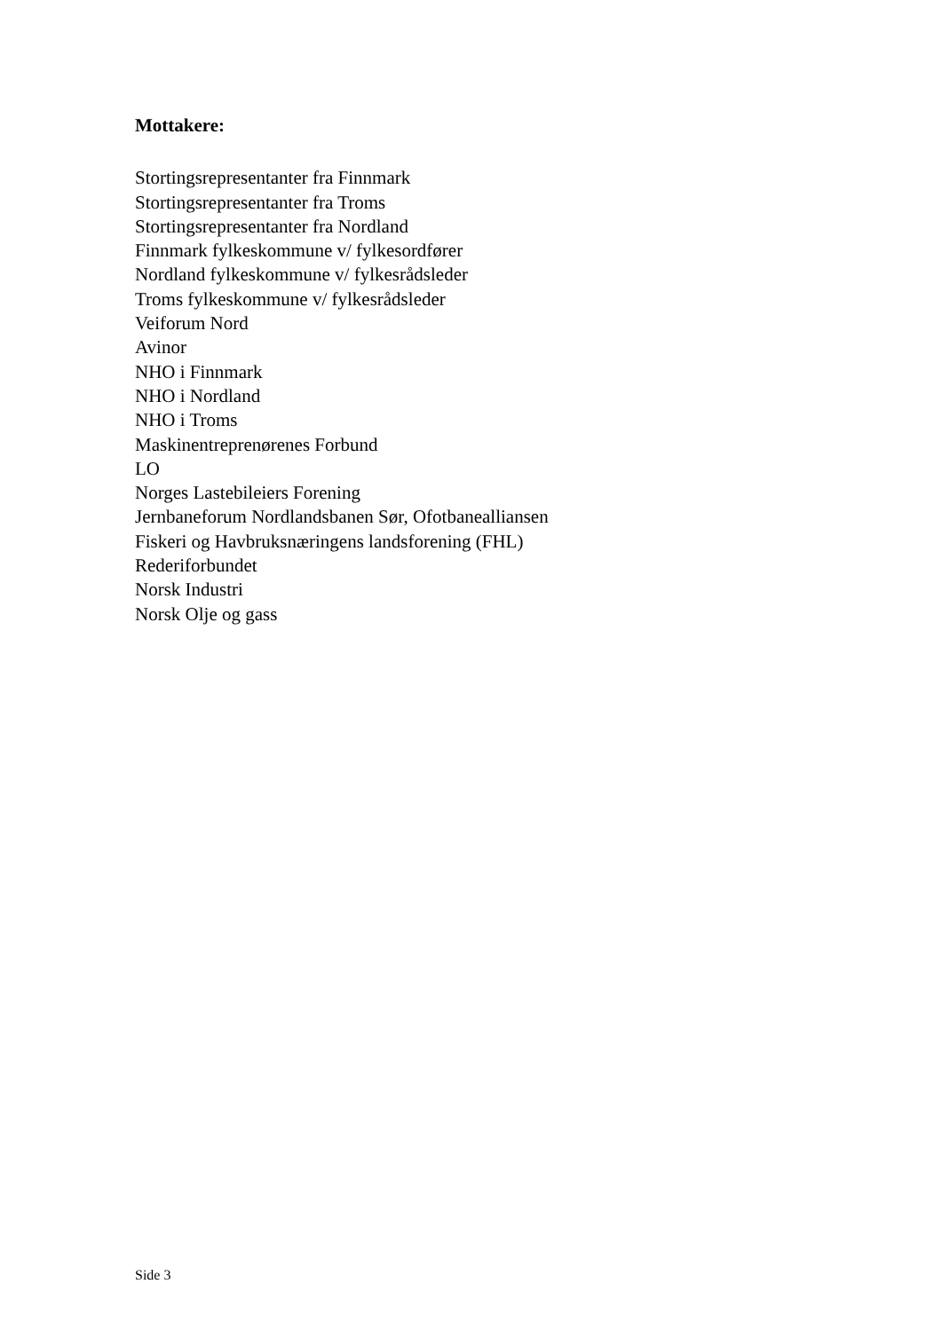Mottakere:
Stortingsrepresentanter fra Finnmark
Stortingsrepresentanter fra Troms
Stortingsrepresentanter fra Nordland
Finnmark fylkeskommune v/ fylkesordfører
Nordland fylkeskommune v/ fylkesrådsleder
Troms fylkeskommune v/ fylkesrådsleder
Veiforum Nord
Avinor
NHO i Finnmark
NHO i Nordland
NHO i Troms
Maskinentreprenørenes Forbund
LO
Norges Lastebileiers Forening
Jernbaneforum Nordlandsbanen Sør, Ofotbanealliansen
Fiskeri og Havbruksnæringens landsforening (FHL)
Rederiforbundet
Norsk Industri
Norsk Olje og gass
Side 3